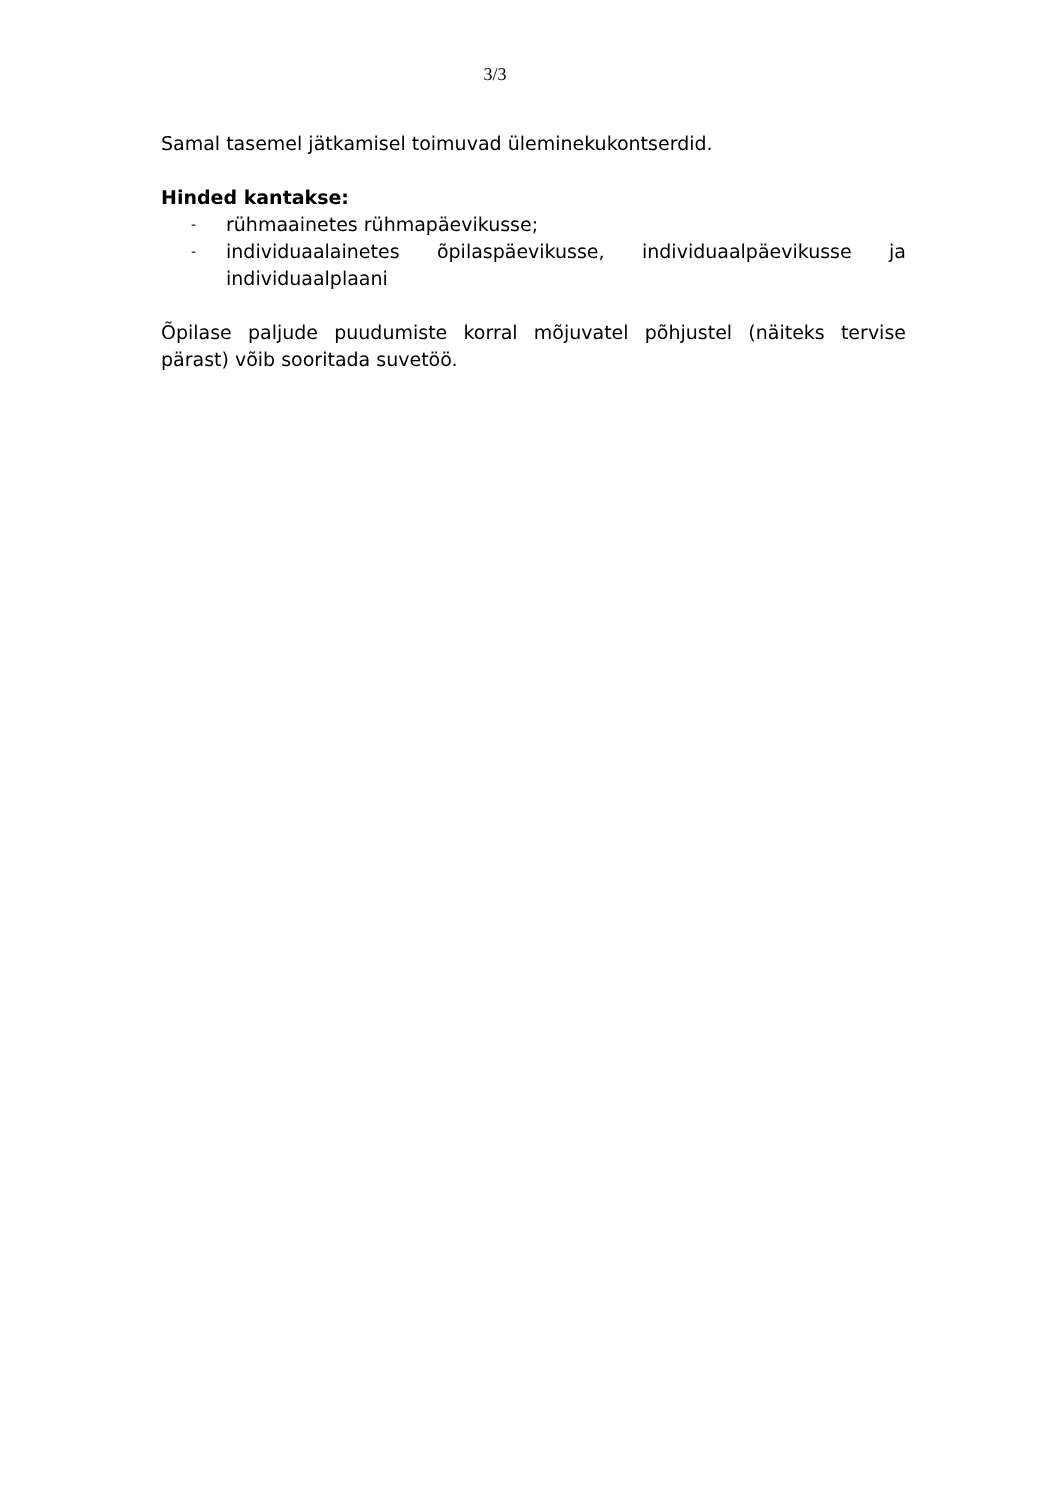3/3
Samal tasemel jätkamisel toimuvad üleminekukontserdid.
Hinded kantakse:
- rühmaainetes rühmapäevikusse;
- individuaalainetes õpilaspäevikusse, individuaalpäevikusse ja individuaalplaani
Õpilase paljude puudumiste korral mõjuvatel põhjustel (näiteks tervise pärast) võib sooritada suvetöö.